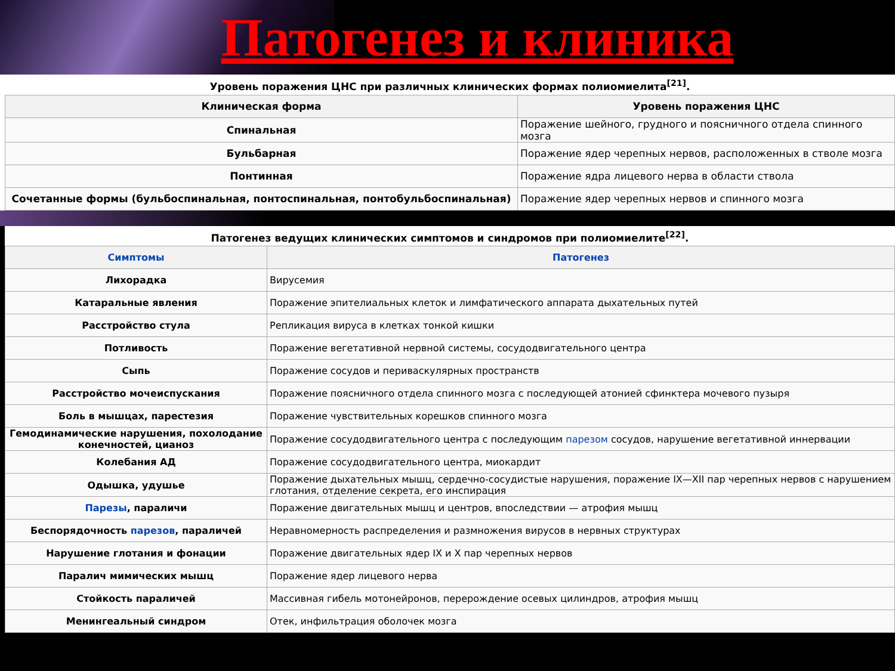Патогенез и клиника
Уровень поражения ЦНС при различных клинических формах полиомиелита<sup>[21]</sup>.
| Клиническая форма | Уровень поражения ЦНС |
| --- | --- |
| Спинальная | Поражение шейного, грудного и поясничного отдела спинного мозга |
| Бульбарная | Поражение ядер черепных нервов, расположенных в стволе мозга |
| Понтинная | Поражение ядра лицевого нерва в области ствола |
| Сочетанные формы (бульбоспинальная, понтоспинальная, понтобульбоспинальная) | Поражение ядер черепных нервов и спинного мозга |
Патогенез ведущих клинических симптомов и синдромов при полиомиелите<sup>[22]</sup>.
| Симптомы | Патогенез |
| --- | --- |
| Лихорадка | Вирусемия |
| Катаральные явления | Поражение эпителиальных клеток и лимфатического аппарата дыхательных путей |
| Расстройство стула | Репликация вируса в клетках тонкой кишки |
| Потливость | Поражение вегетативной нервной системы, сосудодвигательного центра |
| Сыпь | Поражение сосудов и периваскулярных пространств |
| Расстройство мочеиспускания | Поражение поясничного отдела спинного мозга с последующей атонией сфинктера мочевого пузыря |
| Боль в мышцах, парестезия | Поражение чувствительных корешков спинного мозга |
| Гемодинамические нарушения, похолодание конечностей, цианоз | Поражение сосудодвигательного центра с последующим парезом сосудов, нарушение вегетативной иннервации |
| Колебания АД | Поражение сосудодвигательного центра, миокардит |
| Одышка, удушье | Поражение дыхательных мышц, сердечно-сосудистые нарушения, поражение IX—XII пар черепных нервов с нарушением глотания, отделение секрета, его инспирация |
| Парезы , параличи | Поражение двигательных мышц и центров, впоследствии — атрофия мышц |
| Беспорядочность парезов , параличей | Неравномерность распределения и размножения вирусов в нервных структурах |
| Нарушение глотания и фонации | Поражение двигательных ядер IX и X пар черепных нервов |
| Паралич мимических мышц | Поражение ядер лицевого нерва |
| Стойкость параличей | Массивная гибель мотонейронов, перерождение осевых цилиндров, атрофия мышц |
| Менингеальный синдром | Отек, инфильтрация оболочек мозга |